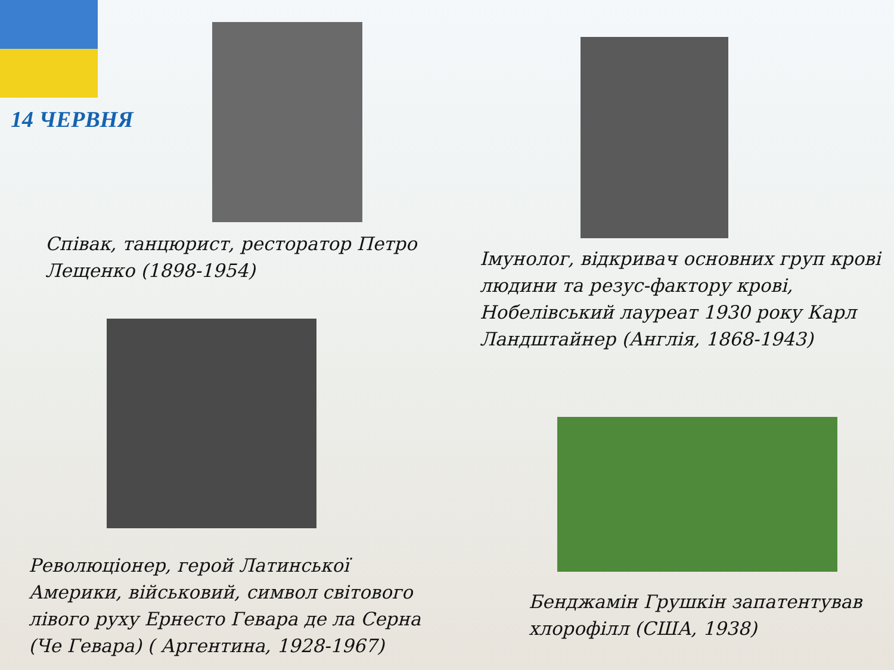14 ЧЕРВНЯ
Співак, танцюрист, ресторатор Петро Лещенко (1898-1954)
Революціонер, герой Латинської Америки, військовий, символ світового лівого руху Ернесто Гевара де ла Серна (Че Гевара) ( Аргентина, 1928-1967)
Імунолог, відкривач основних груп крові людини та резус-фактору крові, Нобелівський лауреат 1930 року Карл Ландштайнер (Англія, 1868-1943)
Бенджамін Грушкін запатентував хлорофілл (США, 1938)